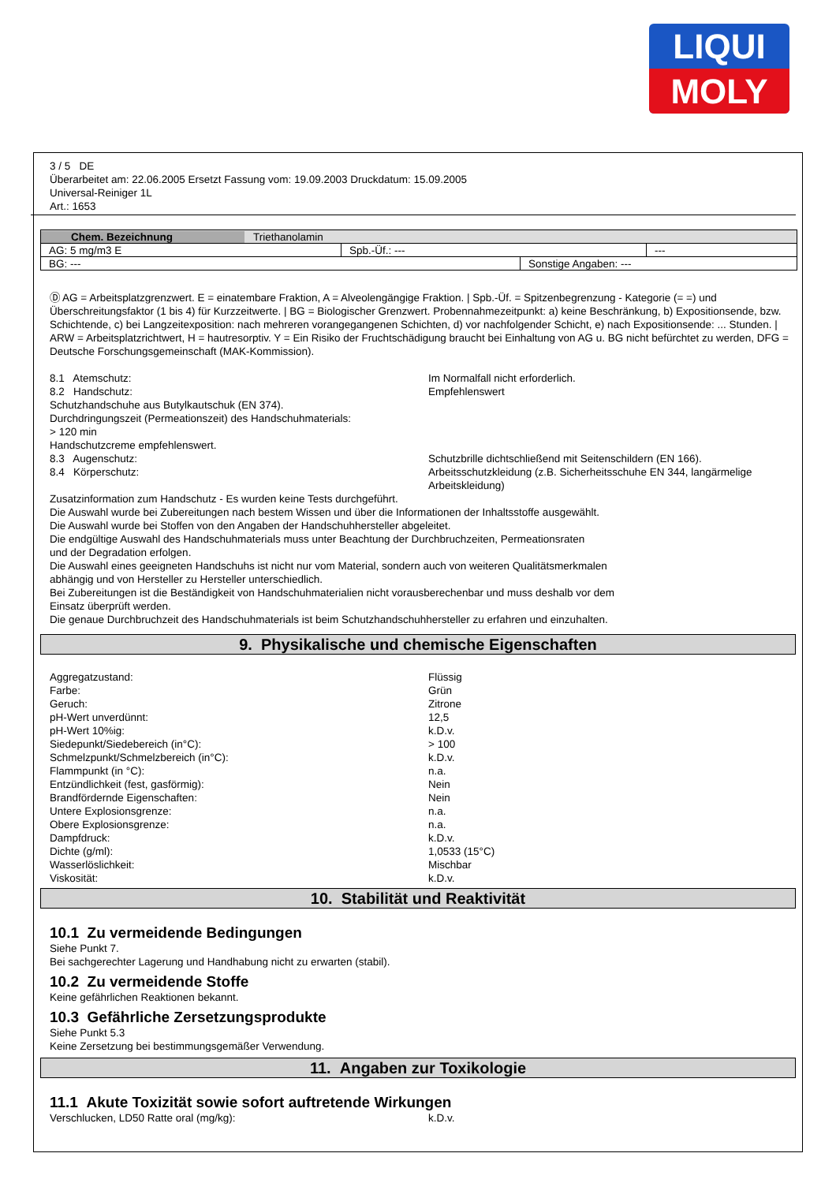LIQUI
MOLY
3 / 5 DE
Überarbeitet am: 22.06.2005 Ersetzt Fassung vom: 19.09.2003 Druckdatum: 15.09.2005
Universal-Reiniger 1L
Art.: 1653
| Chem. Bezeichnung Triethanolamin | | |
| AG: 5 mg/m3 E | Spb.-Üf.: --- | --- |
| BG: --- | Sonstige Angaben: --- |
Ⓓ AG = Arbeitsplatzgrenzwert. E = einatembare Fraktion, A = Alveolengängige Fraktion. | Spb.-Üf. = Spitzenbegrenzung - Kategorie (= =) und Überschreitungsfaktor (1 bis 4) für Kurzzeitwerte. | BG = Biologischer Grenzwert. Probennahmezeitpunkt: a) keine Beschränkung, b) Expositionsende, bzw. Schichtende, c) bei Langzeitexposition: nach mehreren vorangegangenen Schichten, d) vor nachfolgender Schicht, e) nach Expositionsende: ... Stunden. | ARW = Arbeitsplatzrichtwert, H = hautresorptiv. Y = Ein Risiko der Fruchtschädigung braucht bei Einhaltung von AG u. BG nicht befürchtet zu werden, DFG = Deutsche Forschungsgemeinschaft (MAK-Kommission).
8.1 Atemschutz: Im Normalfall nicht erforderlich.
8.2 Handschutz: Empfehlenswert
Schutzhandschuhe aus Butylkautschuk (EN 374).
Durchdringungszeit (Permeationszeit) des Handschuhmaterials:
> 120 min
Handschutzcreme empfehlenswert.
8.3 Augenschutz: Schutzbrille dichtschließend mit Seitenschildern (EN 166).
8.4 Körperschutz: Arbeitsschutzkleidung (z.B. Sicherheitsschuhe EN 344, langärmelige Arbeitskleidung)
Zusatzinformation zum Handschutz - Es wurden keine Tests durchgeführt.
Die Auswahl wurde bei Zubereitungen nach bestem Wissen und über die Informationen der Inhaltsstoffe ausgewählt.
Die Auswahl wurde bei Stoffen von den Angaben der Handschuhhersteller abgeleitet.
Die endgültige Auswahl des Handschuhmaterials muss unter Beachtung der Durchbruchzeiten, Permeationsraten
und der Degradation erfolgen.
Die Auswahl eines geeigneten Handschuhs ist nicht nur vom Material, sondern auch von weiteren Qualitätsmerkmalen
abhängig und von Hersteller zu Hersteller unterschiedlich.
Bei Zubereitungen ist die Beständigkeit von Handschuhmaterialien nicht vorausberechenbar und muss deshalb vor dem
Einsatz überprüft werden.
Die genaue Durchbruchzeit des Handschuhmaterials ist beim Schutzhandschuhhersteller zu erfahren und einzuhalten.
9. Physikalische und chemische Eigenschaften
Aggregatzustand: Flüssig
Farbe: Grün
Geruch: Zitrone
pH-Wert unverdünnt: 12,5
pH-Wert 10%ig: k.D.v.
Siedepunkt/Siedebereich (in°C): > 100
Schmelzpunkt/Schmelzbereich (in°C): k.D.v.
Flammpunkt (in °C): n.a.
Entzündlichkeit (fest, gasförmig): Nein
Brandfördernde Eigenschaften: Nein
Untere Explosionsgrenze: n.a.
Obere Explosionsgrenze: n.a.
Dampfdruck: k.D.v.
Dichte (g/ml): 1,0533 (15°C)
Wasserlöslichkeit: Mischbar
Viskosität: k.D.v.
10. Stabilität und Reaktivität
10.1 Zu vermeidende Bedingungen
Siehe Punkt 7.
Bei sachgerechter Lagerung und Handhabung nicht zu erwarten (stabil).
10.2 Zu vermeidende Stoffe
Keine gefährlichen Reaktionen bekannt.
10.3 Gefährliche Zersetzungsprodukte
Siehe Punkt 5.3
Keine Zersetzung bei bestimmungsgemäßer Verwendung.
11. Angaben zur Toxikologie
11.1 Akute Toxizität sowie sofort auftretende Wirkungen
Verschlucken, LD50 Ratte oral (mg/kg): k.D.v.